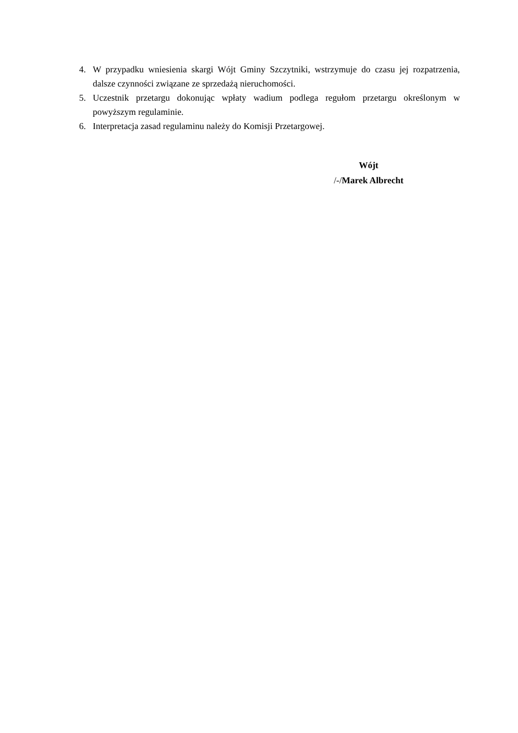4. W przypadku wniesienia skargi Wójt Gminy Szczytniki, wstrzymuje do czasu jej rozpatrzenia, dalsze czynności związane ze sprzedażą nieruchomości.
5. Uczestnik przetargu dokonując wpłaty wadium podlega regułom przetargu określonym w powyższym regulaminie.
6. Interpretacja zasad regulaminu należy do Komisji Przetargowej.
Wójt
/-/Marek Albrecht